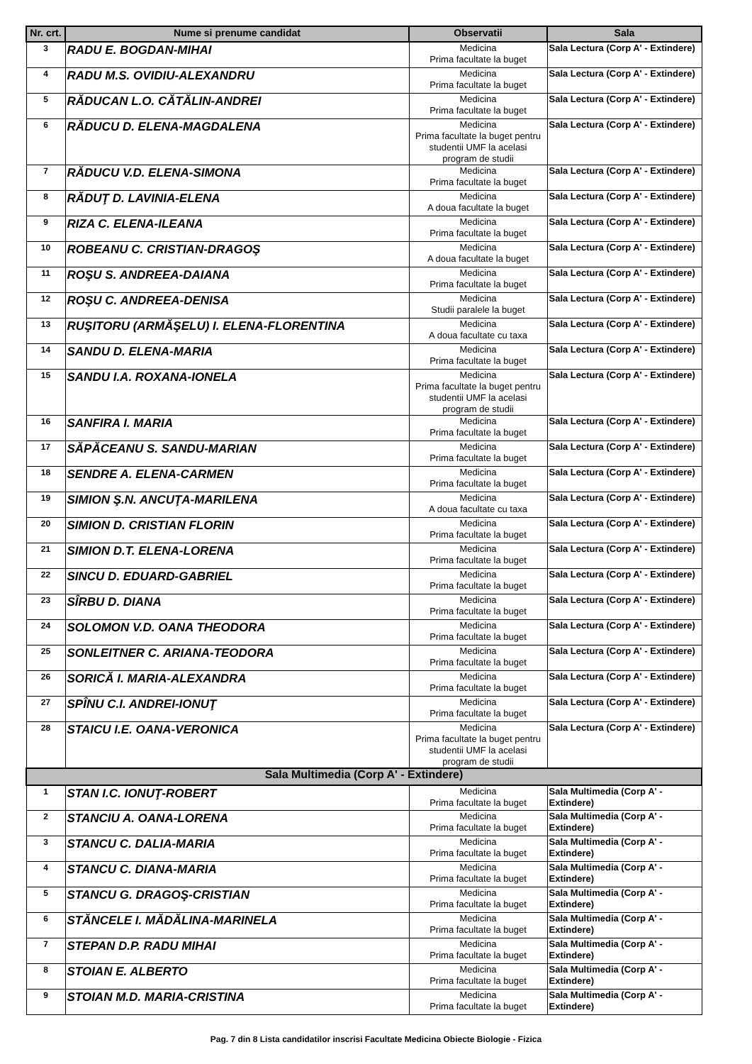| Nr. crt. | Nume si prenume candidat | Observatii | Sala |
| --- | --- | --- | --- |
| 3 | RADU E. BOGDAN-MIHAI | Medicina Prima facultate la buget | Sala Lectura (Corp A' - Extindere) |
| 4 | RADU M.S. OVIDIU-ALEXANDRU | Medicina Prima facultate la buget | Sala Lectura (Corp A' - Extindere) |
| 5 | RĂDUCAN L.O. CĂTĂLIN-ANDREI | Medicina Prima facultate la buget | Sala Lectura (Corp A' - Extindere) |
| 6 | RĂDUCU D. ELENA-MAGDALENA | Medicina Prima facultate la buget pentru studentii UMF la acelasi program de studii | Sala Lectura (Corp A' - Extindere) |
| 7 | RĂDUCU V.D. ELENA-SIMONA | Medicina Prima facultate la buget | Sala Lectura (Corp A' - Extindere) |
| 8 | RĂDUŢ D. LAVINIA-ELENA | Medicina A doua facultate la buget | Sala Lectura (Corp A' - Extindere) |
| 9 | RIZA C. ELENA-ILEANA | Medicina Prima facultate la buget | Sala Lectura (Corp A' - Extindere) |
| 10 | ROBEANU C. CRISTIAN-DRAGOŞ | Medicina A doua facultate la buget | Sala Lectura (Corp A' - Extindere) |
| 11 | ROŞU S. ANDREEA-DAIANA | Medicina Prima facultate la buget | Sala Lectura (Corp A' - Extindere) |
| 12 | ROŞU C. ANDREEA-DENISA | Medicina Studii paralele la buget | Sala Lectura (Corp A' - Extindere) |
| 13 | RUŞITORU (ARMĂŞELU) I. ELENA-FLORENTINA | Medicina A doua facultate cu taxa | Sala Lectura (Corp A' - Extindere) |
| 14 | SANDU D. ELENA-MARIA | Medicina Prima facultate la buget | Sala Lectura (Corp A' - Extindere) |
| 15 | SANDU I.A. ROXANA-IONELA | Medicina Prima facultate la buget pentru studentii UMF la acelasi program de studii | Sala Lectura (Corp A' - Extindere) |
| 16 | SANFIRA I. MARIA | Medicina Prima facultate la buget | Sala Lectura (Corp A' - Extindere) |
| 17 | SĂPĂCEANU S. SANDU-MARIAN | Medicina Prima facultate la buget | Sala Lectura (Corp A' - Extindere) |
| 18 | SENDRE A. ELENA-CARMEN | Medicina Prima facultate la buget | Sala Lectura (Corp A' - Extindere) |
| 19 | SIMION Ş.N. ANCUŢA-MARILENA | Medicina A doua facultate cu taxa | Sala Lectura (Corp A' - Extindere) |
| 20 | SIMION D. CRISTIAN FLORIN | Medicina Prima facultate la buget | Sala Lectura (Corp A' - Extindere) |
| 21 | SIMION D.T. ELENA-LORENA | Medicina Prima facultate la buget | Sala Lectura (Corp A' - Extindere) |
| 22 | SINCU D. EDUARD-GABRIEL | Medicina Prima facultate la buget | Sala Lectura (Corp A' - Extindere) |
| 23 | SÎRBU D. DIANA | Medicina Prima facultate la buget | Sala Lectura (Corp A' - Extindere) |
| 24 | SOLOMON V.D. OANA THEODORA | Medicina Prima facultate la buget | Sala Lectura (Corp A' - Extindere) |
| 25 | SONLEITNER C. ARIANA-TEODORA | Medicina Prima facultate la buget | Sala Lectura (Corp A' - Extindere) |
| 26 | SORICĂ I. MARIA-ALEXANDRA | Medicina Prima facultate la buget | Sala Lectura (Corp A' - Extindere) |
| 27 | SPÎNU C.I. ANDREI-IONUŢ | Medicina Prima facultate la buget | Sala Lectura (Corp A' - Extindere) |
| 28 | STAICU I.E. OANA-VERONICA | Medicina Prima facultate la buget pentru studentii UMF la acelasi program de studii | Sala Lectura (Corp A' - Extindere) |
| Sala Multimedia (Corp A' - Extindere) | | | |
| 1 | STAN I.C. IONUŢ-ROBERT | Medicina Prima facultate la buget | Sala Multimedia (Corp A' - Extindere) |
| 2 | STANCIU A. OANA-LORENA | Medicina Prima facultate la buget | Sala Multimedia (Corp A' - Extindere) |
| 3 | STANCU C. DALIA-MARIA | Medicina Prima facultate la buget | Sala Multimedia (Corp A' - Extindere) |
| 4 | STANCU C. DIANA-MARIA | Medicina Prima facultate la buget | Sala Multimedia (Corp A' - Extindere) |
| 5 | STANCU G. DRAGOŞ-CRISTIAN | Medicina Prima facultate la buget | Sala Multimedia (Corp A' - Extindere) |
| 6 | STĂNCELE I. MĂDĂLINA-MARINELA | Medicina Prima facultate la buget | Sala Multimedia (Corp A' - Extindere) |
| 7 | STEPAN D.P. RADU MIHAI | Medicina Prima facultate la buget | Sala Multimedia (Corp A' - Extindere) |
| 8 | STOIAN E. ALBERTO | Medicina Prima facultate la buget | Sala Multimedia (Corp A' - Extindere) |
| 9 | STOIAN M.D. MARIA-CRISTINA | Medicina Prima facultate la buget | Sala Multimedia (Corp A' - Extindere) |
Pag. 7 din 8 Lista candidatilor inscrisi Facultate Medicina Obiecte Biologie - Fizica